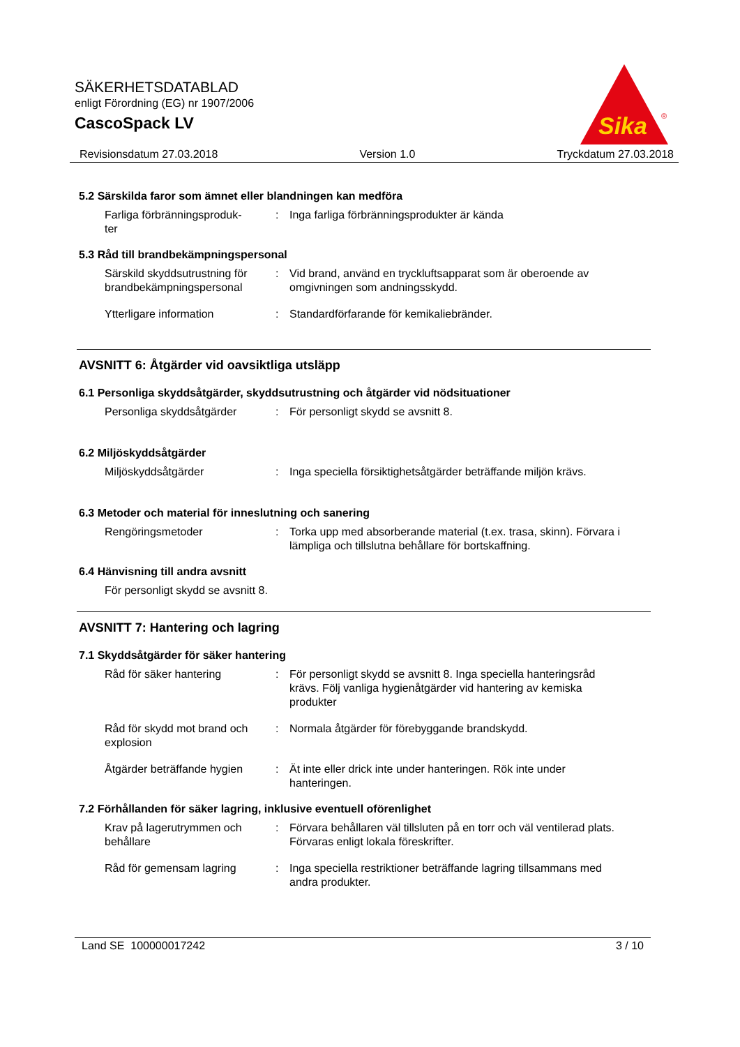SÄKERHETSDATABLAD
enligt Förordning (EG) nr 1907/2006
CascoSpack LV
Sika
®
Revisionsdatum 27.03.2018 Version 1.0 Tryckdatum 27.03.2018
5.2 Särskilda faror som ämnet eller blandningen kan medföra
Farliga förbränningsproduk-
ter
: Inga farliga förbränningsprodukter är kända
5.3 Råd till brandbekämpningspersonal
Särskild skyddsutrustning för brandbekämpningspersonal
: Vid brand, använd en tryckluftsapparat som är oberoende av omgivningen som andningsskydd.
Ytterligare information : Standardförfarande för kemikaliebränder.
AVSNITT 6: Åtgärder vid oavsiktliga utsläpp
6.1 Personliga skyddsåtgärder, skyddsutrustning och åtgärder vid nödsituationer
Personliga skyddsåtgärder : För personligt skydd se avsnitt 8.
6.2 Miljöskyddsåtgärder
Miljöskyddsåtgärder : Inga speciella försiktighetsåtgärder beträffande miljön krävs.
6.3 Metoder och material för inneslutning och sanering
Rengöringsmetoder : Torka upp med absorberande material (t.ex. trasa, skinn). Förvara i lämpliga och tillslutna behållare för bortskaffning.
6.4 Hänvisning till andra avsnitt
För personligt skydd se avsnitt 8.
AVSNITT 7: Hantering och lagring
7.1 Skyddsåtgärder för säker hantering
Råd för säker hantering : För personligt skydd se avsnitt 8. Inga speciella hanteringsråd krävs. Följ vanliga hygienåtgärder vid hantering av kemiska produkter
Råd för skydd mot brand och explosion
: Normala åtgärder för förebyggande brandskydd.
Åtgärder beträffande hygien
: Ät inte eller drick inte under hanteringen. Rök inte under hanteringen.
7.2 Förhållanden för säker lagring, inklusive eventuell oförenlighet
Krav på lagerutrymmen och behållare
: Förvara behållaren väl tillsluten på en torr och väl ventilerad plats. Förvaras enligt lokala föreskrifter.
Råd för gemensam lagring : Inga speciella restriktioner beträffande lagring tillsammans med andra produkter.
Land SE 100000017242 3 / 10